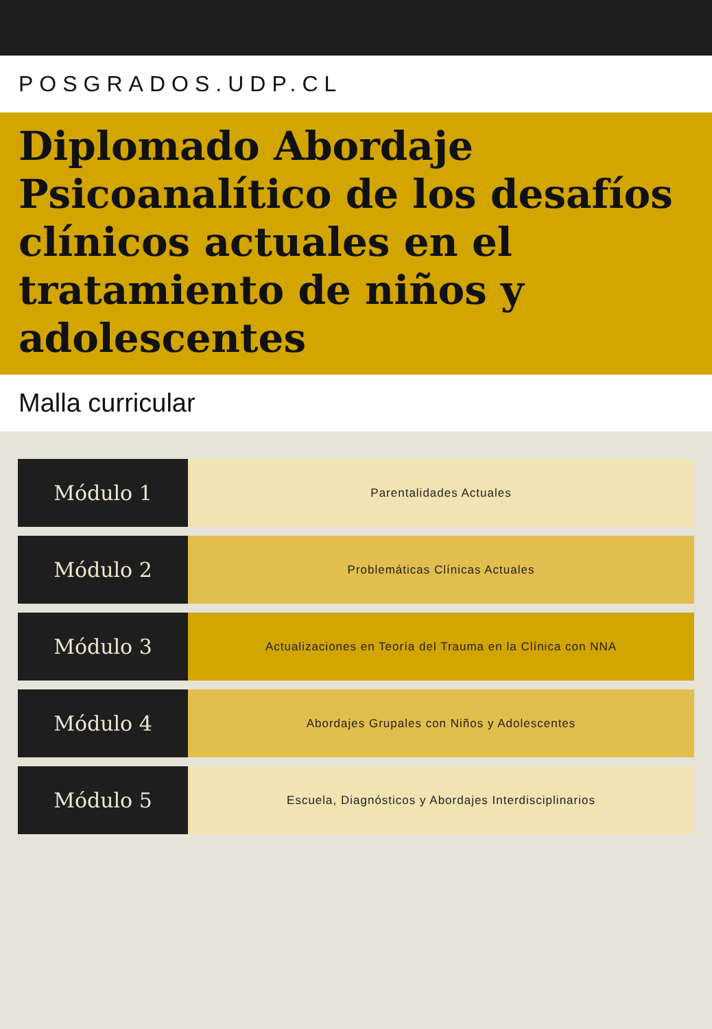POSGRADOS.UDP.CL
Diplomado Abordaje Psicoanalítico de los desafíos clínicos actuales en el tratamiento de niños y adolescentes
Malla curricular
| Módulo 1 | Parentalidades Actuales |
| Módulo 2 | Problemáticas Clínicas Actuales |
| Módulo 3 | Actualizaciones en Teoría del Trauma en la Clínica con NNA |
| Módulo 4 | Abordajes Grupales con Niños y Adolescentes |
| Módulo 5 | Escuela, Diagnósticos y Abordajes Interdisciplinarios |